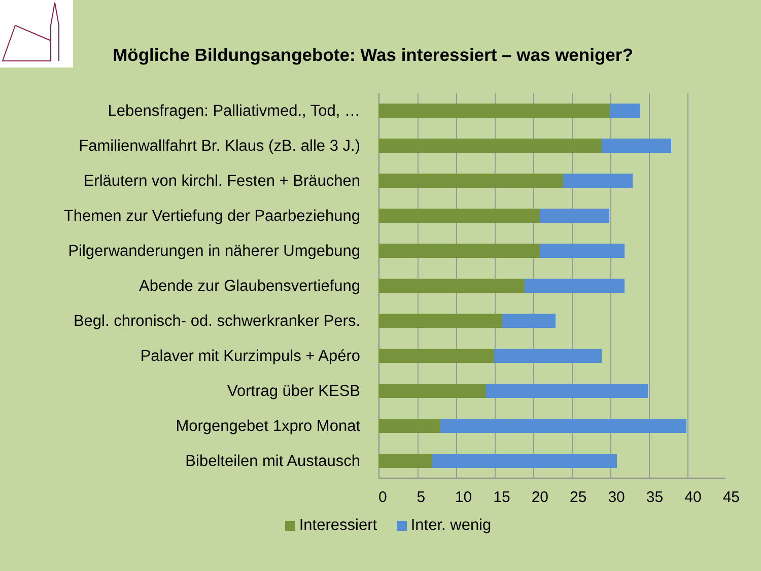Mögliche Bildungsangebote: Was interessiert – was weniger?
Lebensfragen: Palliativmed., Tod, …
Familienwallfahrt Br. Klaus (zB. alle 3 J.)
Erläutern von kirchl. Festen + Bräuchen
Themen zur Vertiefung der Paarbeziehung
Pilgerwanderungen in näherer Umgebung
Abende zur Glaubensvertiefung
Begl. chronisch- od. schwerkranker Pers.
Palaver mit Kurzimpuls + Apéro
Vortrag über KESB
Morgengebet 1xpro Monat
Bibelteilen mit Austausch
0 5 10 15 20 25 30 35 40 45
Interessiert Inter. wenig